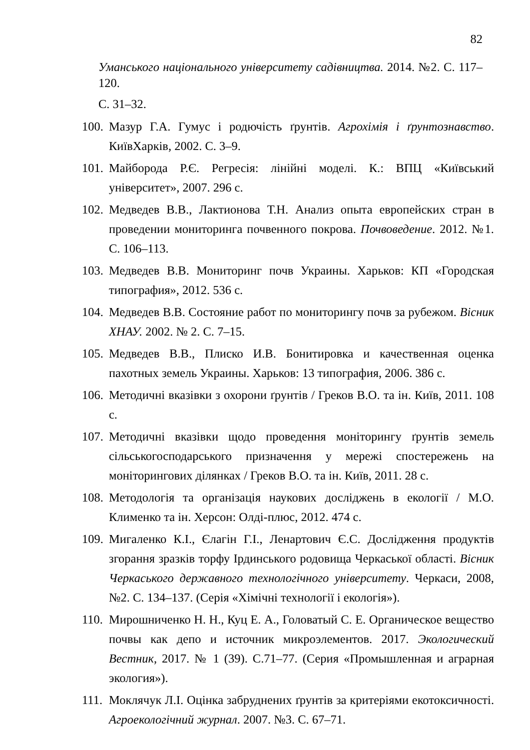82
Уманського національного університету садівництва. 2014. №2. С. 117– 120.
С. 31–32.
100. Мазур Г.А. Гумус і родючість ґрунтів. Агрохімія і ґрунтознавство. КиївХарків, 2002. С. 3–9.
101. Майборода Р.Є. Регресія: лінійні моделі. К.: ВПЦ «Київський університет», 2007. 296 с.
102. Медведев В.В., Лактионова Т.Н. Анализ опыта европейских стран в проведении мониторинга почвенного покрова. Почвоведение. 2012. №1. С. 106–113.
103. Медведев В.В. Мониторинг почв Украины. Харьков: КП «Городская типография», 2012. 536 с.
104. Медведев В.В. Состояние работ по мониторингу почв за рубежом. Вісник ХНАУ. 2002. № 2. С. 7–15.
105. Медведев В.В., Плиско И.В. Бонитировка и качественная оценка пахотных земель Украины. Харьков: 13 типография, 2006. 386 с.
106. Методичні вказівки з охорони ґрунтів / Греков В.О. та ін. Київ, 2011. 108 с.
107. Методичні вказівки щодо проведення моніторингу ґрунтів земель сільськогосподарського призначення у мережі спостережень на моніторингових ділянках / Греков В.О. та ін. Київ, 2011. 28 с.
108. Методологія та організація наукових досліджень в екології / М.О. Клименко та ін. Херсон: Олді-плюс, 2012. 474 с.
109. Мигаленко К.І., Єлагін Г.І., Ленартович Є.С. Дослідження продуктів згорання зразків торфу Ірдинського родовища Черкаської області. Вісник Черкаського державного технологічного університету. Черкаси, 2008, №2. С. 134–137. (Серія «Хімічні технології і екологія»).
110. Мирошниченко Н. Н., Куц Е. А., Головатый С. Е. Органическое вещество почвы как депо и источник микроэлементов. 2017. Экологический Вестник, 2017. № 1 (39). С.71–77. (Серия «Промышленная и аграрная экология»).
111. Моклячук Л.І. Оцінка забруднених ґрунтів за критеріями екотоксичності. Агроекологічний журнал. 2007. №3. С. 67–71.